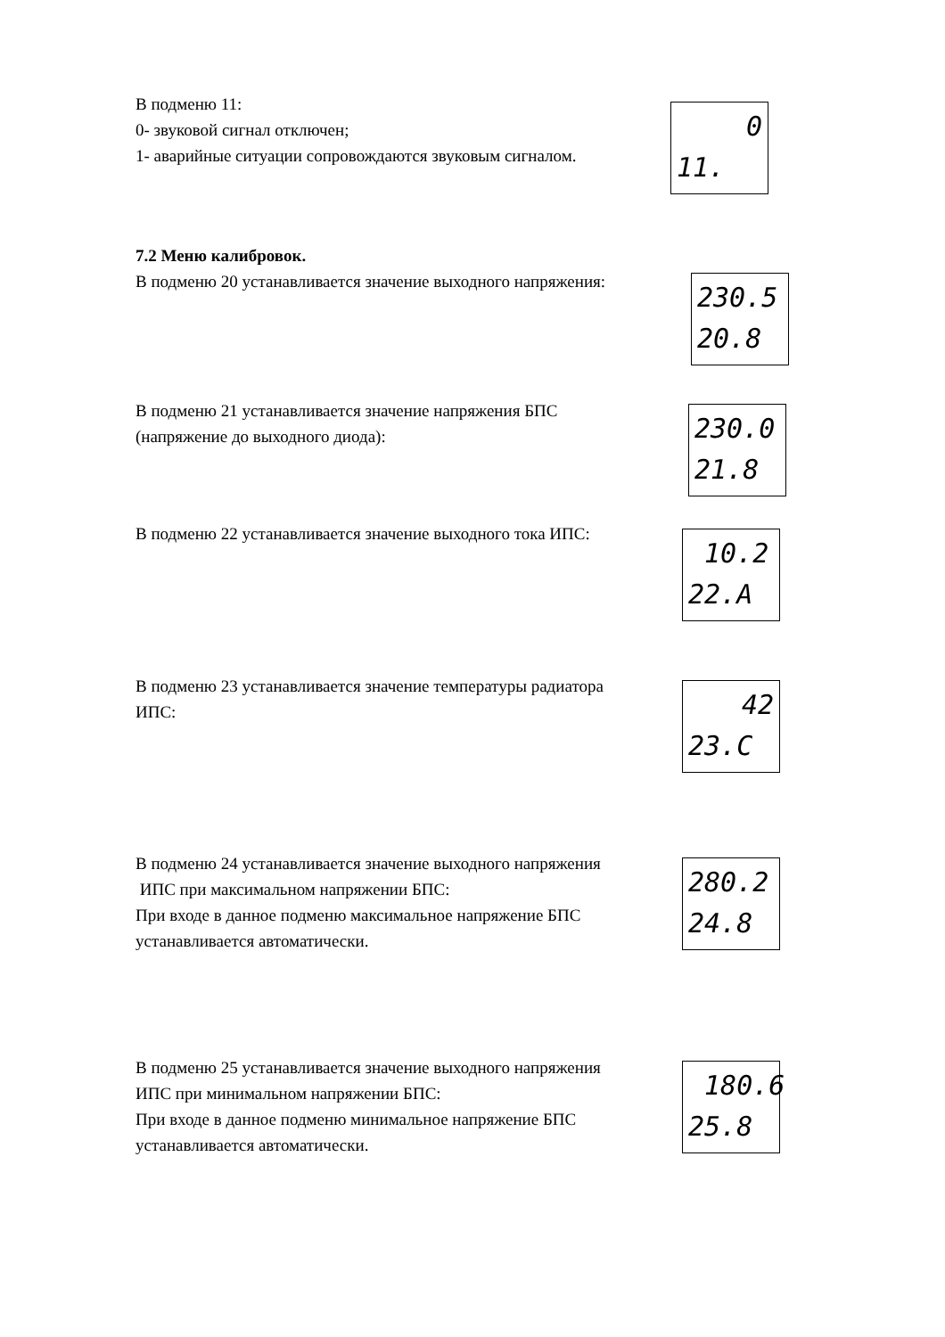В подменю 11:
0- звуковой сигнал отключен;
1- аварийные ситуации сопровождаются звуковым сигналом.
0
11.
7.2 Меню калибровок.
В подменю 20 устанавливается значение выходного напряжения:
230.5
20.8
В подменю 21 устанавливается значение напряжения БПС
(напряжение до выходного диода):
230.0
21.8
В подменю 22 устанавливается значение выходного тока ИПС:
10.2
22.A
В подменю 23 устанавливается значение температуры радиатора
ИПС:
42
23.C
В подменю 24 устанавливается значение выходного напряжения
ИПС при максимальном напряжении БПС:
При входе в данное подменю максимальное напряжение БПС
устанавливается автоматически.
280.2
24.8
В подменю 25 устанавливается значение выходного напряжения
ИПС при минимальном напряжении БПС:
При входе в данное подменю минимальное напряжение БПС
устанавливается автоматически.
180.6
25.8